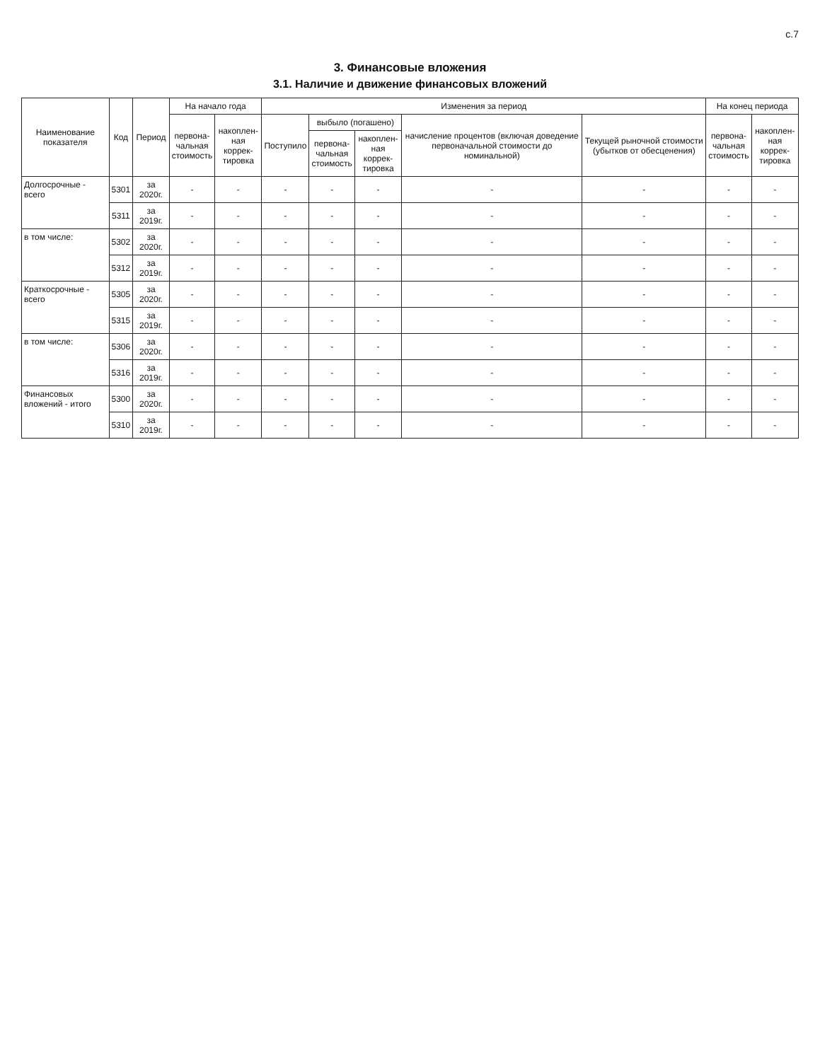с.7
3. Финансовые вложения
3.1. Наличие и движение финансовых вложений
| Наименование показателя | Код | Период | На начало года | | Изменения за период | | | | | На конец периода | |
| --- | --- | --- | --- | --- | --- | --- | --- | --- | --- | --- | --- |
| | | | первона- чальная стоимость | накоплен- ная коррек- тировка | Поступило | выбыло (погашено) | | начисление процентов (включая доведение первоначальной стоимости до номинальной) | Текущей рыночной стоимости (убытков от обесценения) | первона- чальная стоимость | накоплен- ная коррек- тировка |
| | | | | | | первона- чальная стоимость | накоплен- ная коррек- тировка | | | | |
| Долгосрочные - всего | 5301 | за 2020г. | - | - | - | - | - | - | - | - | - |
| | 5311 | за 2019г. | - | - | - | - | - | - | - | - | - |
| в том числе: | 5302 | за 2020г. | - | - | - | - | - | - | - | - | - |
| | 5312 | за 2019г. | - | - | - | - | - | - | - | - | - |
| Краткосрочные - всего | 5305 | за 2020г. | - | - | - | - | - | - | - | - | - |
| | 5315 | за 2019г. | - | - | - | - | - | - | - | - | - |
| в том числе: | 5306 | за 2020г. | - | - | - | - | - | - | - | - | - |
| | 5316 | за 2019г. | - | - | - | - | - | - | - | - | - |
| Финансовых вложений - итого | 5300 | за 2020г. | - | - | - | - | - | - | - | - | - |
| | 5310 | за 2019г. | - | - | - | - | - | - | - | - | - |